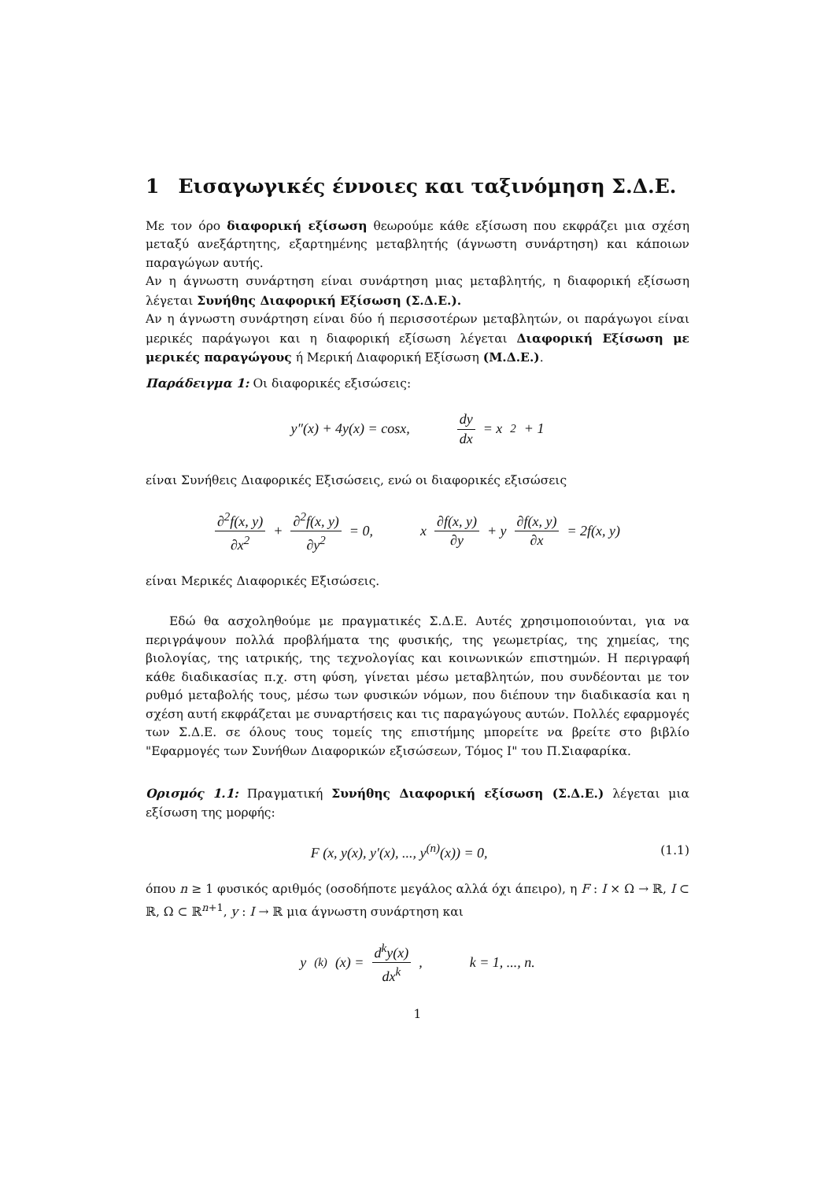1 Εισαγωγικές έννοιες και ταξινόμηση Σ.Δ.Ε.
Με τον όρο διαφορική εξίσωση θεωρούμε κάθε εξίσωση που εκφράζει μια σχέση μεταξύ ανεξάρτητης, εξαρτημένης μεταβλητής (άγνωστη συνάρτηση) και κάποιων παραγώγων αυτής.
Αν η άγνωστη συνάρτηση είναι συνάρτηση μιας μεταβλητής, η διαφορική εξίσωση λέγεται Συνήθης Διαφορική Εξίσωση (Σ.Δ.Ε.).
Αν η άγνωστη συνάρτηση είναι δύο ή περισσοτέρων μεταβλητών, οι παράγωγοι είναι μερικές παράγωγοι και η διαφορική εξίσωση λέγεται Διαφορική Εξίσωση με μερικές παραγώγους ή Μερική Διαφορική Εξίσωση (Μ.Δ.Ε.).
Παράδειγμα 1: Οι διαφορικές εξισώσεις:
y″(x) + 4y(x) = cosx, dy dx = x<sup>2</sup> + 1
είναι Συνήθεις Διαφορικές Εξισώσεις, ενώ οι διαφορικές εξισώσεις
∂<sup>2</sup>f(x, y) ∂x<sup>2</sup> + ∂<sup>2</sup>f(x, y) ∂y<sup>2</sup> = 0, x ∂f(x, y) ∂y + y ∂f(x, y) ∂x = 2f(x, y)
είναι Μερικές Διαφορικές Εξισώσεις.
Εδώ θα ασχοληθούμε με πραγματικές Σ.Δ.Ε. Αυτές χρησιμοποιούνται, για να περιγράψουν πολλά προβλήματα της φυσικής, της γεωμετρίας, της χημείας, της βιολογίας, της ιατρικής, της τεχνολογίας και κοινωνικών επιστημών. Η περιγραφή κάθε διαδικασίας π.χ. στη φύση, γίνεται μέσω μεταβλητών, που συνδέονται με τον ρυθμό μεταβολής τους, μέσω των φυσικών νόμων, που διέπουν την διαδικασία και η σχέση αυτή εκφράζεται με συναρτήσεις και τις παραγώγους αυτών. Πολλές εφαρμογές των Σ.Δ.Ε. σε όλους τους τομείς της επιστήμης μπορείτε να βρείτε στο βιβλίο "Εφαρμογές των Συνήθων Διαφορικών εξισώσεων, Τόμος Ι" του Π.Σιαφαρίκα.
Ορισμός 1.1: Πραγματική Συνήθης Διαφορική εξίσωση (Σ.Δ.Ε.) λέγεται μια εξίσωση της μορφής:
F (x, y(x), y′(x), ..., y<sup>(n)</sup>(x)) = 0, (1.1)
όπου n ≥ 1 φυσικός αριθμός (οσοδήποτε μεγάλος αλλά όχι άπειρο), η F : I × Ω → ℝ, I ⊂ ℝ, Ω ⊂ ℝ<sup>n+1</sup>, y : I → ℝ μια άγνωστη συνάρτηση και
y<sup>(k)</sup>(x) = d<sup>k</sup>y(x) dx<sup>k</sup>, k = 1, ..., n.
1